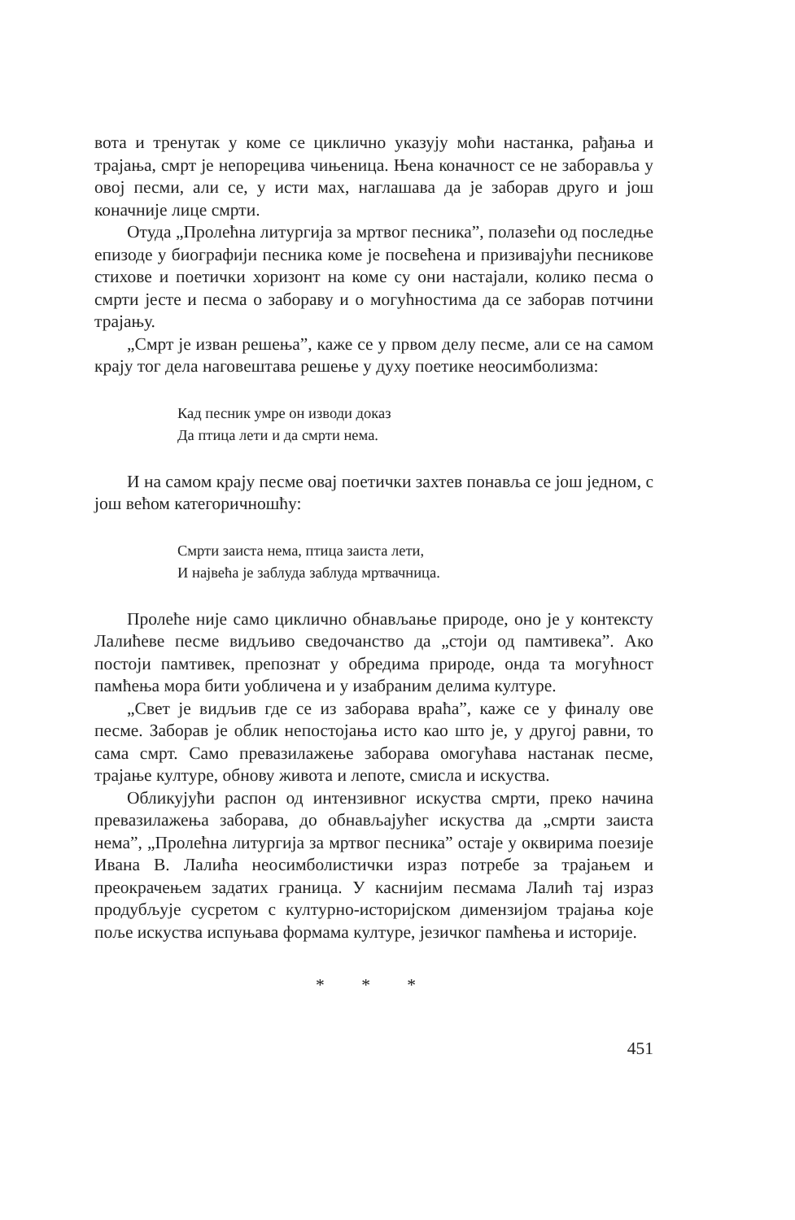вота и тренутак у коме се циклично указују моћи настанка, рађања и трајања, смрт је непорецива чињеница. Њена коначност се не заборавља у овој песми, али се, у исти мах, наглашава да је заборав друго и још коначније лице смрти.
Отуда „Пролећна литургија за мртвог песника”, полазећи од последње епизоде у биографији песника коме је посвећена и призивајући песникове стихове и поетички хоризонт на коме су они настајали, колико песма о смрти јесте и песма о заборaву и о могућностима да се заборав потчини трајању.
„Смрт је изван решења”, каже се у првом делу песме, али се на самом крају тог дела наговештава решење у духу поетике неосимболизма:
Кад песник умре он изводи доказ
Да птица лети и да смрти нема.
И на самом крају песме овај поетички захтев понавља се још једном, с још већом категоричношћу:
Смрти заиста нема, птица заиста лети,
И највећа је заблуда заблуда мртвачница.
Пролеће није само циклично обнављање природе, оно је у контексту Лалићеве песме видљиво сведочанство да „стоји од памтивека”. Ако постоји памтивек, препознат у обредима природе, онда та могућност памћења мора бити уобличена и у изабраним делима културе.
„Свет је видљив где се из заборава враћа”, каже се у финалу ове песме. Заборав је облик непостојања исто као што је, у другој равни, то сама смрт. Само превазилажење заборава омогућава настанак песме, трајање културе, обнову живота и лепоте, смисла и искуства.
Обликујући распон од интензивног искуства смрти, преко начина превазилажења заборава, до обнављајућег искуства да „смрти заиста нема”, „Пролећна литургија за мртвог песника” остаје у оквирима поезије Ивана В. Лалића неосимболистички израз потребе за трајањем и преокрачењем задатих граница. У каснијим песмама Лалић тај израз продубљује сусретом с културно-историјском димензијом трајања које поље искуства испуњава формама културе, језичког памћења и историје.
* * *
451